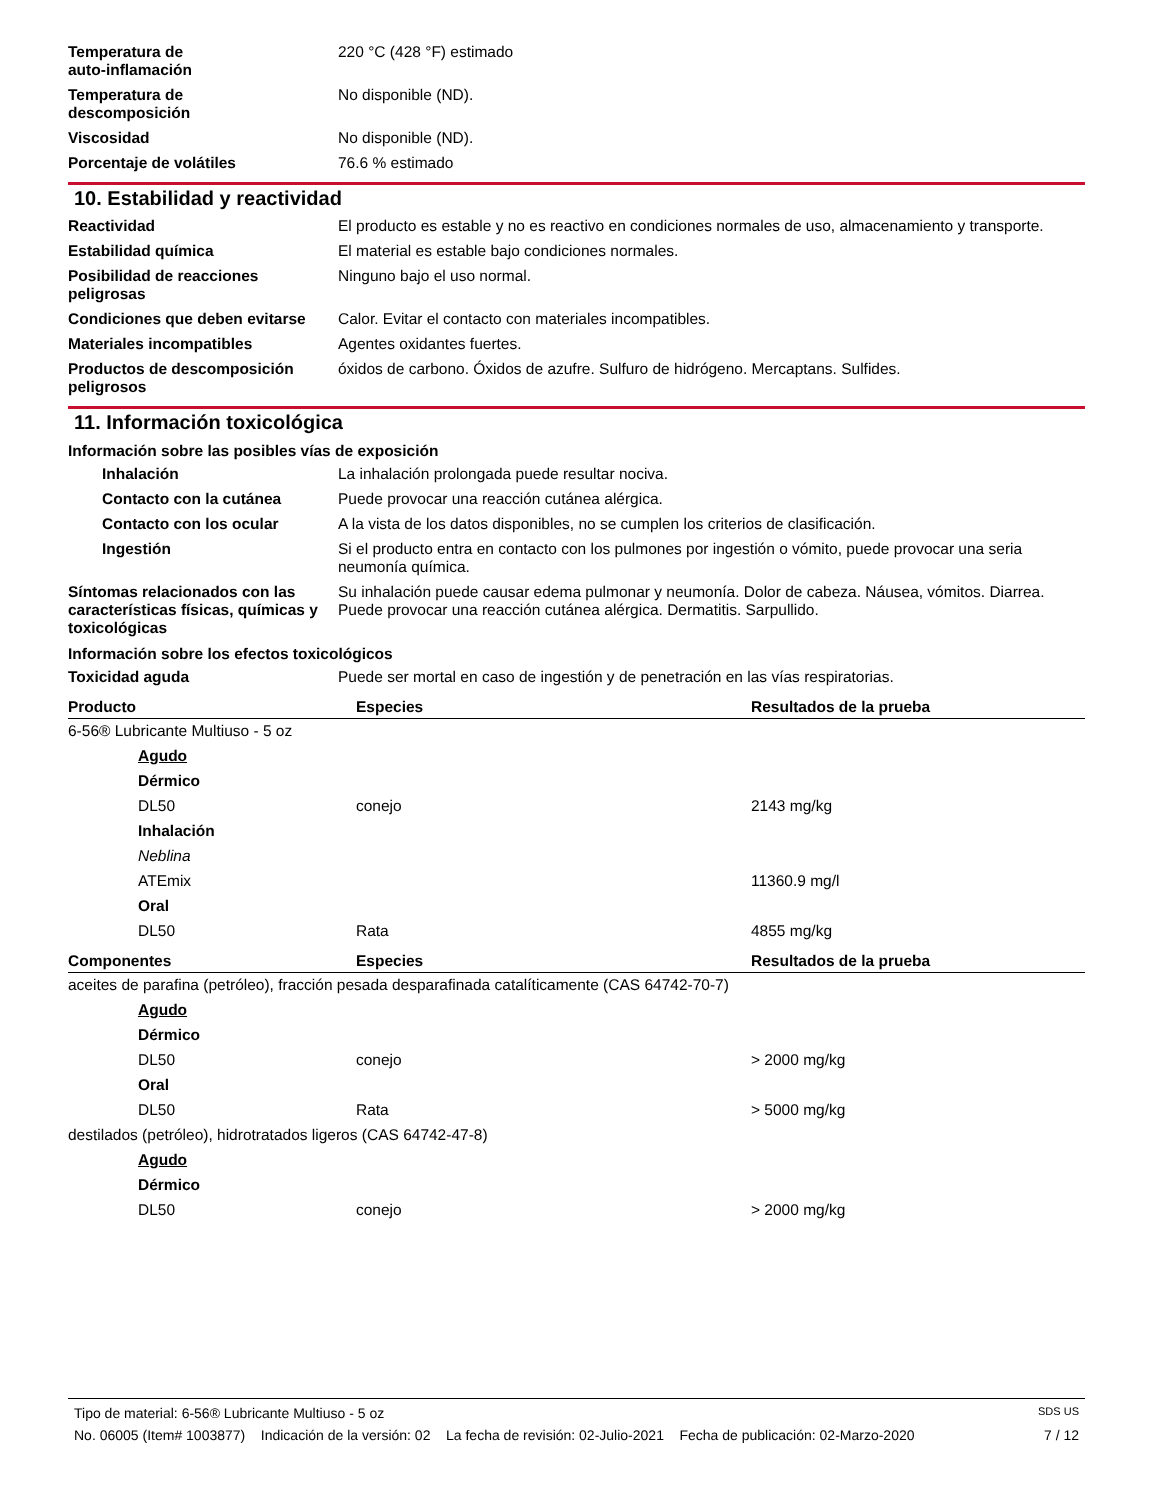| Temperatura de auto-inflamación | 220 °C (428 °F) estimado |
| Temperatura de descomposición | No disponible (ND). |
| Viscosidad | No disponible (ND). |
| Porcentaje de volátiles | 76.6 % estimado |
10. Estabilidad y reactividad
| Reactividad | El producto es estable y no es reactivo en condiciones normales de uso, almacenamiento y transporte. |
| Estabilidad química | El material es estable bajo condiciones normales. |
| Posibilidad de reacciones peligrosas | Ninguno bajo el uso normal. |
| Condiciones que deben evitarse | Calor. Evitar el contacto con materiales incompatibles. |
| Materiales incompatibles | Agentes oxidantes fuertes. |
| Productos de descomposición peligrosos | óxidos de carbono. Óxidos de azufre. Sulfuro de hidrógeno. Mercaptans. Sulfides. |
11. Información toxicológica
Información sobre las posibles vías de exposición
| Inhalación | La inhalación prolongada puede resultar nociva. |
| Contacto con la cutánea | Puede provocar una reacción cutánea alérgica. |
| Contacto con los ocular | A la vista de los datos disponibles, no se cumplen los criterios de clasificación. |
| Ingestión | Si el producto entra en contacto con los pulmones por ingestión o vómito, puede provocar una seria neumonía química. |
| Síntomas relacionados con las características físicas, químicas y toxicológicas | Su inhalación puede causar edema pulmonar y neumonía. Dolor de cabeza. Náusea, vómitos. Diarrea. Puede provocar una reacción cutánea alérgica. Dermatitis. Sarpullido. |
Información sobre los efectos toxicológicos
| Toxicidad aguda | Puede ser mortal en caso de ingestión y de penetración en las vías respiratorias. |
| Producto | Especies | Resultados de la prueba |
| --- | --- | --- |
| 6-56® Lubricante Multiuso - 5 oz | | |
| Agudo | | |
| Dérmico | | |
| DL50 | conejo | 2143 mg/kg |
| Inhalación | | |
| Neblina | | |
| ATEmix | | 11360.9 mg/l |
| Oral | | |
| DL50 | Rata | 4855 mg/kg |
| Componentes | Especies | Resultados de la prueba |
| aceites de parafina (petróleo), fracción pesada desparafinada catalíticamente (CAS 64742-70-7) | | |
| Agudo | | |
| Dérmico | | |
| DL50 | conejo | > 2000 mg/kg |
| Oral | | |
| DL50 | Rata | > 5000 mg/kg |
| destilados (petróleo), hidrotratados ligeros (CAS 64742-47-8) | | |
| Agudo | | |
| Dérmico | | |
| DL50 | conejo | > 2000 mg/kg |
Tipo de material: 6-56® Lubricante Multiuso - 5 oz SDS US
No. 06005 (Item# 1003877) Indicación de la versión: 02 La fecha de revisión: 02-Julio-2021 Fecha de publicación: 02-Marzo-2020 7 / 12